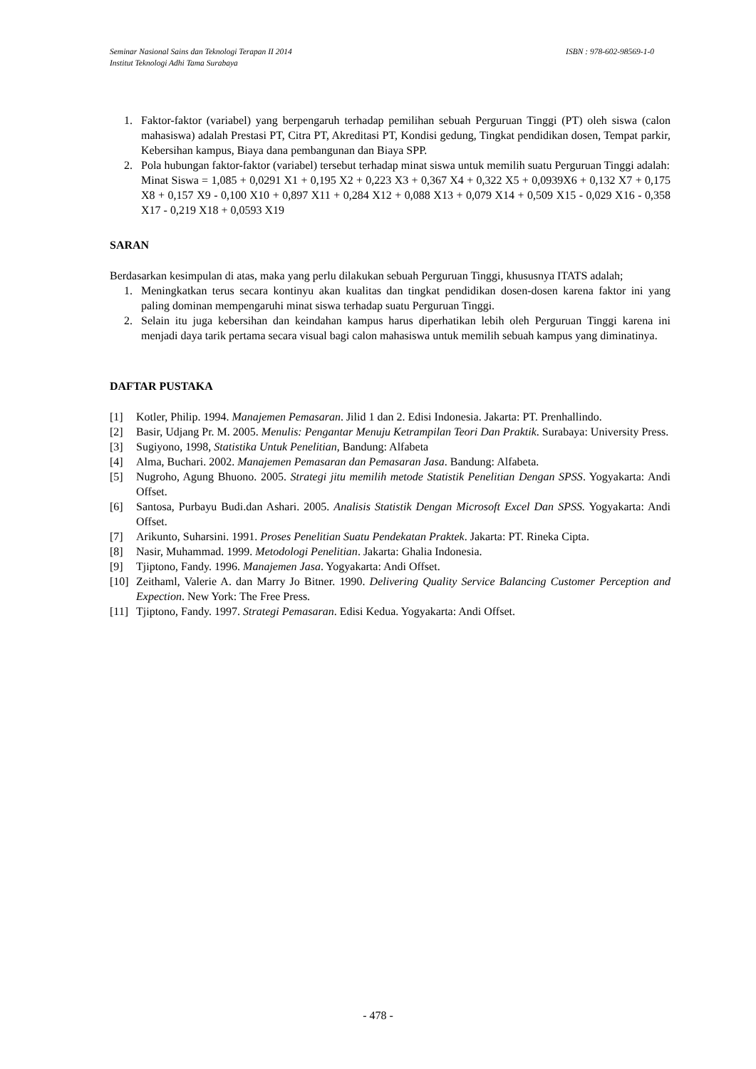ISBN : 978-602-98569-1-0 Seminar Nasional Sains dan Teknologi Terapan II 2014
Institut Teknologi Adhi Tama Surabaya
1. Faktor-faktor (variabel) yang berpengaruh terhadap pemilihan sebuah Perguruan Tinggi (PT) oleh siswa (calon mahasiswa) adalah Prestasi PT, Citra PT, Akreditasi PT, Kondisi gedung, Tingkat pendidikan dosen, Tempat parkir, Kebersihan kampus, Biaya dana pembangunan dan Biaya SPP.
2. Pola hubungan faktor-faktor (variabel) tersebut terhadap minat siswa untuk memilih suatu Perguruan Tinggi adalah:
Minat Siswa = 1,085 + 0,0291 X1 + 0,195 X2 + 0,223 X3 + 0,367 X4 + 0,322 X5 + 0,0939X6 + 0,132 X7 + 0,175 X8 + 0,157 X9 - 0,100 X10 + 0,897 X11 + 0,284 X12 + 0,088 X13 + 0,079 X14 + 0,509 X15 - 0,029 X16 - 0,358 X17 - 0,219 X18 + 0,0593 X19
SARAN
Berdasarkan kesimpulan di atas, maka yang perlu dilakukan sebuah Perguruan Tinggi, khususnya ITATS adalah;
1. Meningkatkan terus secara kontinyu akan kualitas dan tingkat pendidikan dosen-dosen karena faktor ini yang paling dominan mempengaruhi minat siswa terhadap suatu Perguruan Tinggi.
2. Selain itu juga kebersihan dan keindahan kampus harus diperhatikan lebih oleh Perguruan Tinggi karena ini menjadi daya tarik pertama secara visual bagi calon mahasiswa untuk memilih sebuah kampus yang diminatinya.
DAFTAR PUSTAKA
[1] Kotler, Philip. 1994. Manajemen Pemasaran. Jilid 1 dan 2. Edisi Indonesia. Jakarta: PT. Prenhallindo.
[2] Basir, Udjang Pr. M. 2005. Menulis: Pengantar Menuju Ketrampilan Teori Dan Praktik. Surabaya: University Press.
[3] Sugiyono, 1998, Statistika Untuk Penelitian, Bandung: Alfabeta
[4] Alma, Buchari. 2002. Manajemen Pemasaran dan Pemasaran Jasa. Bandung: Alfabeta.
[5] Nugroho, Agung Bhuono. 2005. Strategi jitu memilih metode Statistik Penelitian Dengan SPSS. Yogyakarta: Andi Offset.
[6] Santosa, Purbayu Budi.dan Ashari. 2005. Analisis Statistik Dengan Microsoft Excel Dan SPSS. Yogyakarta: Andi Offset.
[7] Arikunto, Suharsini. 1991. Proses Penelitian Suatu Pendekatan Praktek. Jakarta: PT. Rineka Cipta.
[8] Nasir, Muhammad. 1999. Metodologi Penelitian. Jakarta: Ghalia Indonesia.
[9] Tjiptono, Fandy. 1996. Manajemen Jasa. Yogyakarta: Andi Offset.
[10] Zeithaml, Valerie A. dan Marry Jo Bitner. 1990. Delivering Quality Service Balancing Customer Perception and Expection. New York: The Free Press.
[11] Tjiptono, Fandy. 1997. Strategi Pemasaran. Edisi Kedua. Yogyakarta: Andi Offset.
- 478 -